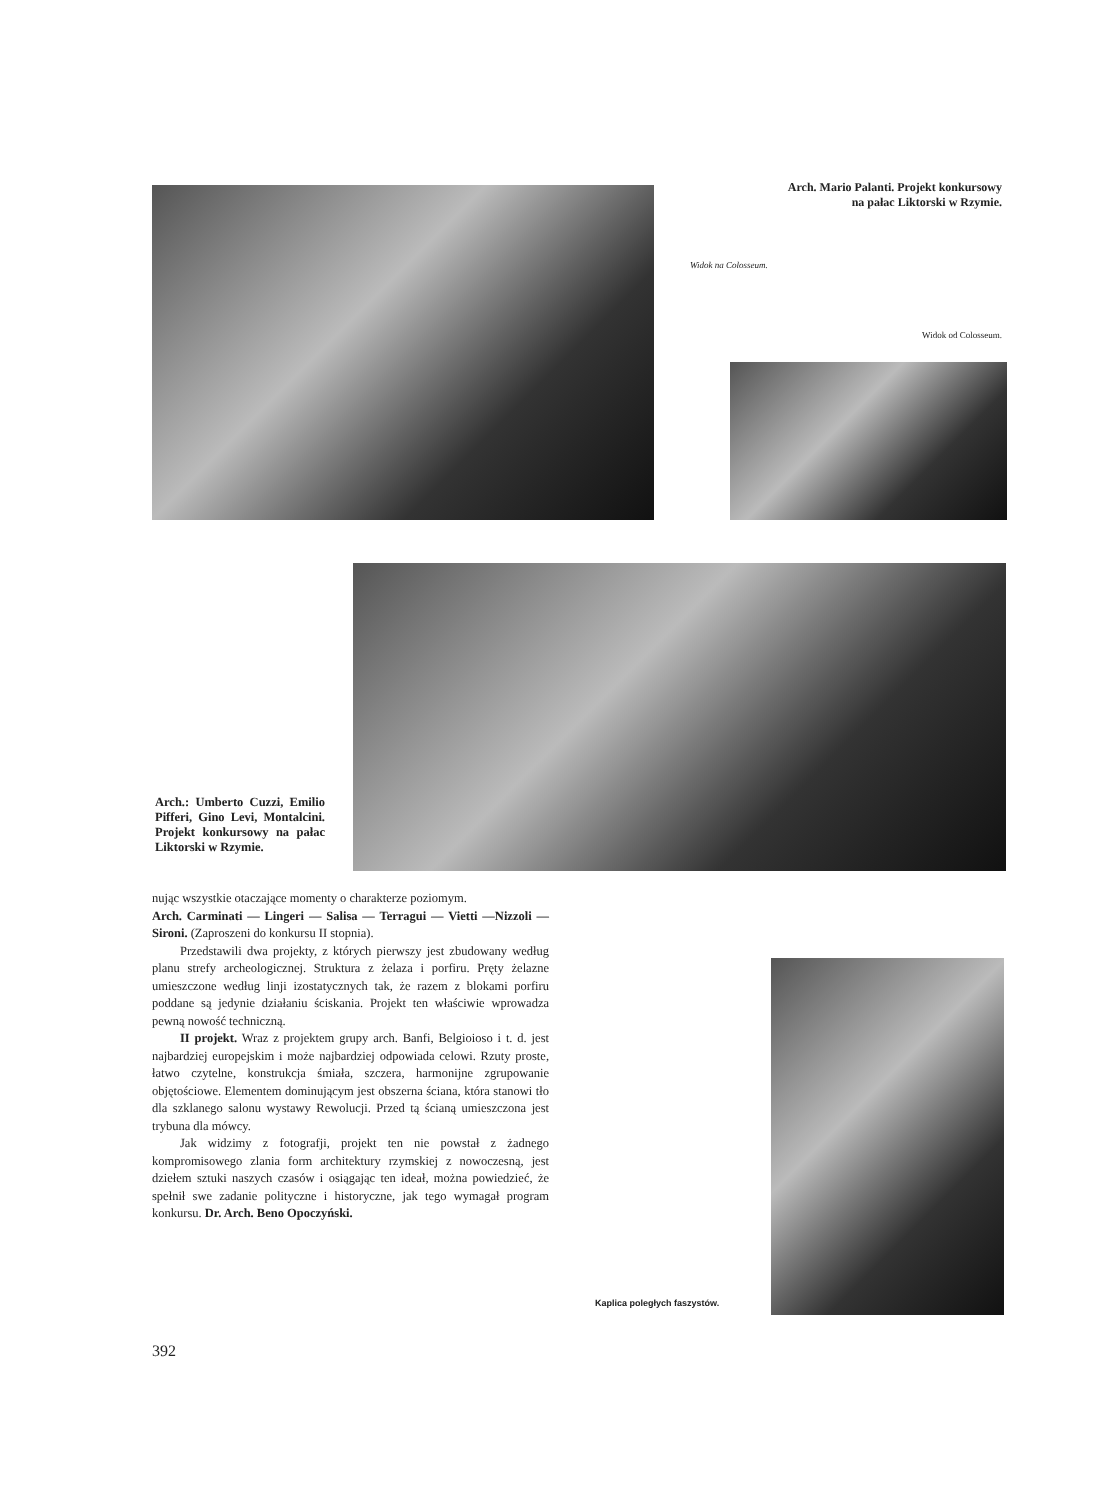Arch. Mario Palanti. Projekt konkursowy
na pałac Liktorski w Rzymie.
Widok na Colosseum.
Widok od Colosseum.
Arch.: Umberto Cuzzi, Emilio Pifferi, Gino Levi, Montalcini. Projekt konkursowy na pałac Liktorski w Rzymie.
nując wszystkie otaczające momenty o charakterze poziomym.
Arch. Carminati — Lingeri — Salisa — Terragui — Vietti —Nizzoli — Sironi. (Zaproszeni do konkursu II stopnia).
Przedstawili dwa projekty, z których pierwszy jest zbudowany według planu strefy archeologicznej. Struktura z żelaza i porfiru. Pręty żelazne umieszczone według linji izostatycznych tak, że razem z blokami porfiru poddane są jedynie działaniu ściskania. Projekt ten właściwie wprowadza pewną nowość techniczną.
II projekt. Wraz z projektem grupy arch. Banfi, Belgioioso i t. d. jest najbardziej europejskim i może najbardziej odpowiada celowi. Rzuty proste, łatwo czytelne, konstrukcja śmiała, szczera, harmonijne zgrupowanie objętościowe. Elementem dominującym jest obszerna ściana, która stanowi tło dla szklanego salonu wystawy Rewolucji. Przed tą ścianą umieszczona jest trybuna dla mówcy.
Jak widzimy z fotografji, projekt ten nie powstał z żadnego kompromisowego zlania form architektury rzymskiej z nowoczesną, jest dziełem sztuki naszych czasów i osiągając ten ideał, można powiedzieć, że spełnił swe zadanie polityczne i historyczne, jak tego wymagał program konkursu. Dr. Arch. Beno Opoczyński.
Kaplica poległych faszystów.
392